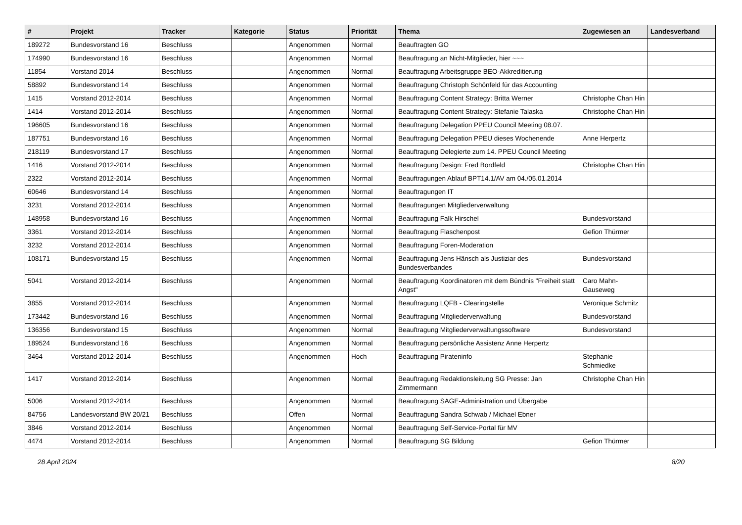| # | Projekt | Tracker | Kategorie | Status | Priorität | Thema | Zugewiesen an | Landesverband |
| --- | --- | --- | --- | --- | --- | --- | --- | --- |
| 189272 | Bundesvorstand 16 | Beschluss | | Angenommen | Normal | Beauftragten GO | | |
| 174990 | Bundesvorstand 16 | Beschluss | | Angenommen | Normal | Beauftragung an Nicht-Mitglieder, hier ~~~ | | |
| 11854 | Vorstand 2014 | Beschluss | | Angenommen | Normal | Beauftragung Arbeitsgruppe BEO-Akkreditierung | | |
| 58892 | Bundesvorstand 14 | Beschluss | | Angenommen | Normal | Beauftragung Christoph Schönfeld für das Accounting | | |
| 1415 | Vorstand 2012-2014 | Beschluss | | Angenommen | Normal | Beauftragung Content Strategy: Britta Werner | Christophe Chan Hin | |
| 1414 | Vorstand 2012-2014 | Beschluss | | Angenommen | Normal | Beauftragung Content Strategy: Stefanie Talaska | Christophe Chan Hin | |
| 196605 | Bundesvorstand 16 | Beschluss | | Angenommen | Normal | Beauftragung Delegation PPEU Council Meeting 08.07. | | |
| 187751 | Bundesvorstand 16 | Beschluss | | Angenommen | Normal | Beauftragung Delegation PPEU dieses Wochenende | Anne Herpertz | |
| 218119 | Bundesvorstand 17 | Beschluss | | Angenommen | Normal | Beauftragung Delegierte zum 14. PPEU Council Meeting | | |
| 1416 | Vorstand 2012-2014 | Beschluss | | Angenommen | Normal | Beauftragung Design: Fred Bordfeld | Christophe Chan Hin | |
| 2322 | Vorstand 2012-2014 | Beschluss | | Angenommen | Normal | Beauftragungen Ablauf BPT14.1/AV am 04./05.01.2014 | | |
| 60646 | Bundesvorstand 14 | Beschluss | | Angenommen | Normal | Beauftragungen IT | | |
| 3231 | Vorstand 2012-2014 | Beschluss | | Angenommen | Normal | Beauftragungen Mitgliederverwaltung | | |
| 148958 | Bundesvorstand 16 | Beschluss | | Angenommen | Normal | Beauftragung Falk Hirschel | Bundesvorstand | |
| 3361 | Vorstand 2012-2014 | Beschluss | | Angenommen | Normal | Beauftragung Flaschenpost | Gefion Thürmer | |
| 3232 | Vorstand 2012-2014 | Beschluss | | Angenommen | Normal | Beauftragung Foren-Moderation | | |
| 108171 | Bundesvorstand 15 | Beschluss | | Angenommen | Normal | Beauftragung Jens Hänsch als Justiziar des Bundesverbandes | Bundesvorstand | |
| 5041 | Vorstand 2012-2014 | Beschluss | | Angenommen | Normal | Beauftragung Koordinatoren mit dem Bündnis "Freiheit statt Angst" | Caro Mahn-Gauseweg | |
| 3855 | Vorstand 2012-2014 | Beschluss | | Angenommen | Normal | Beauftragung LQFB - Clearingstelle | Veronique Schmitz | |
| 173442 | Bundesvorstand 16 | Beschluss | | Angenommen | Normal | Beauftragung Mitgliederverwaltung | Bundesvorstand | |
| 136356 | Bundesvorstand 15 | Beschluss | | Angenommen | Normal | Beauftragung Mitgliederverwaltungssoftware | Bundesvorstand | |
| 189524 | Bundesvorstand 16 | Beschluss | | Angenommen | Normal | Beauftragung persönliche Assistenz Anne Herpertz | | |
| 3464 | Vorstand 2012-2014 | Beschluss | | Angenommen | Hoch | Beauftragung Pirateninfo | Stephanie Schmiedke | |
| 1417 | Vorstand 2012-2014 | Beschluss | | Angenommen | Normal | Beauftragung Redaktionsleitung SG Presse: Jan Zimmermann | Christophe Chan Hin | |
| 5006 | Vorstand 2012-2014 | Beschluss | | Angenommen | Normal | Beauftragung SAGE-Administration und Übergabe | | |
| 84756 | Landesvorstand BW 20/21 | Beschluss | | Offen | Normal | Beauftragung Sandra Schwab / Michael Ebner | | |
| 3846 | Vorstand 2012-2014 | Beschluss | | Angenommen | Normal | Beauftragung Self-Service-Portal für MV | | |
| 4474 | Vorstand 2012-2014 | Beschluss | | Angenommen | Normal | Beauftragung SG Bildung | Gefion Thürmer | |
28 April 2024 8/20